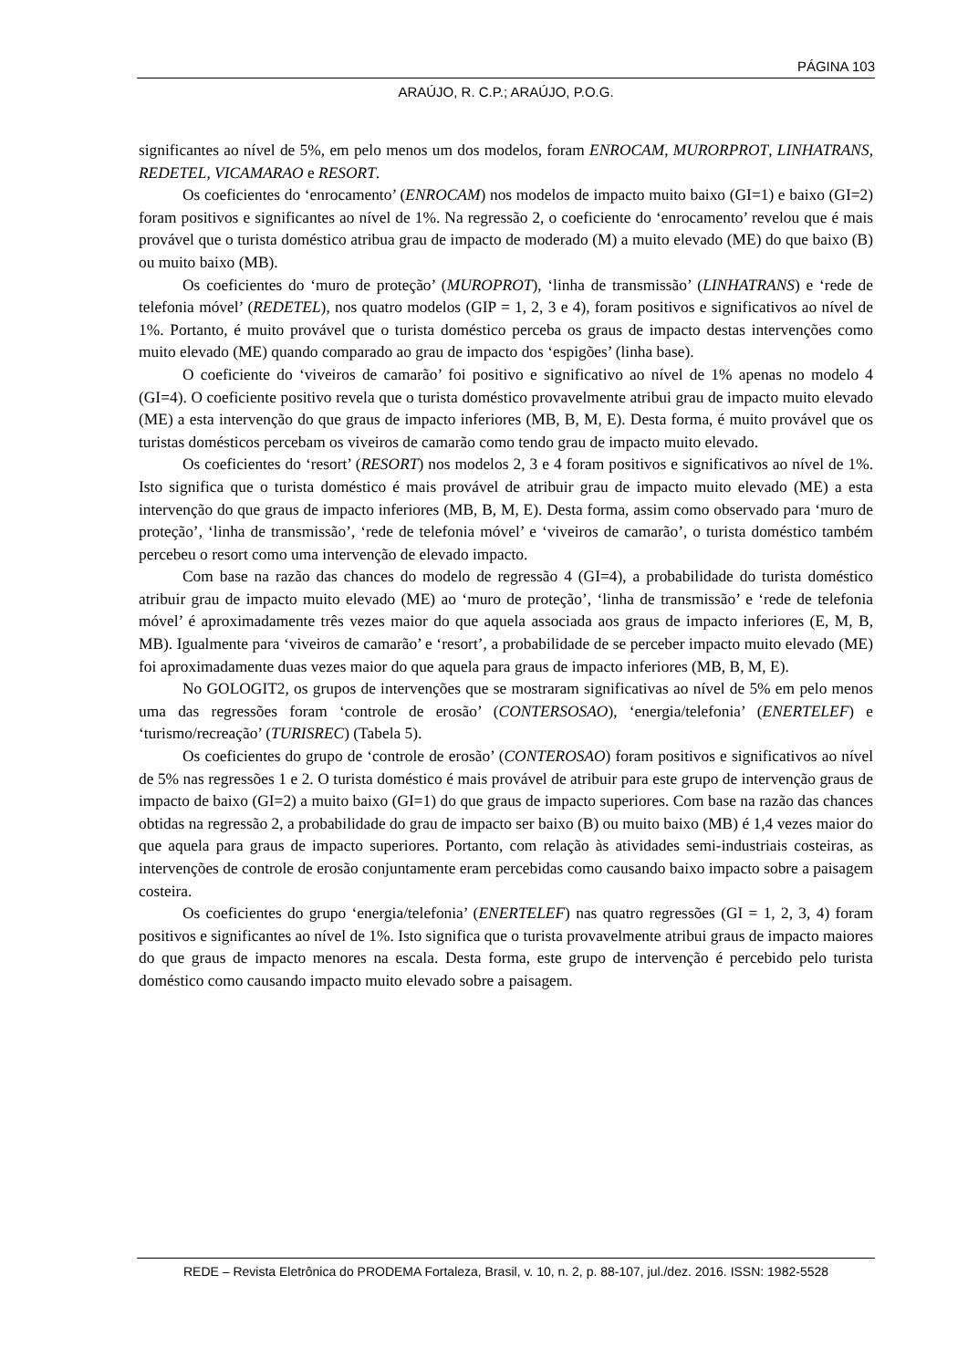PÁGINA 103
ARAÚJO, R. C.P.; ARAÚJO, P.O.G.
significantes ao nível de 5%, em pelo menos um dos modelos, foram ENROCAM, MURORPROT, LINHATRANS, REDETEL, VICAMARAO e RESORT.
Os coeficientes do ‘enrocamento’ (ENROCAM) nos modelos de impacto muito baixo (GI=1) e baixo (GI=2) foram positivos e significantes ao nível de 1%. Na regressão 2, o coeficiente do ‘enrocamento’ revelou que é mais provável que o turista doméstico atribua grau de impacto de moderado (M) a muito elevado (ME) do que baixo (B) ou muito baixo (MB).
Os coeficientes do ‘muro de proteção’ (MUROPROT), ‘linha de transmissão’ (LINHATRANS) e ‘rede de telefonia móvel’ (REDETEL), nos quatro modelos (GIP = 1, 2, 3 e 4), foram positivos e significativos ao nível de 1%. Portanto, é muito provável que o turista doméstico perceba os graus de impacto destas intervenções como muito elevado (ME) quando comparado ao grau de impacto dos ‘espigões’ (linha base).
O coeficiente do ‘viveiros de camarão’ foi positivo e significativo ao nível de 1% apenas no modelo 4 (GI=4). O coeficiente positivo revela que o turista doméstico provavelmente atribui grau de impacto muito elevado (ME) a esta intervenção do que graus de impacto inferiores (MB, B, M, E). Desta forma, é muito provável que os turistas domésticos percebam os viveiros de camarão como tendo grau de impacto muito elevado.
Os coeficientes do ‘resort’ (RESORT) nos modelos 2, 3 e 4 foram positivos e significativos ao nível de 1%. Isto significa que o turista doméstico é mais provável de atribuir grau de impacto muito elevado (ME) a esta intervenção do que graus de impacto inferiores (MB, B, M, E). Desta forma, assim como observado para ‘muro de proteção’, ‘linha de transmissão’, ‘rede de telefonia móvel’ e ‘viveiros de camarão’, o turista doméstico também percebeu o resort como uma intervenção de elevado impacto.
Com base na razão das chances do modelo de regressão 4 (GI=4), a probabilidade do turista doméstico atribuir grau de impacto muito elevado (ME) ao ‘muro de proteção’, ‘linha de transmissão’ e ‘rede de telefonia móvel’ é aproximadamente três vezes maior do que aquela associada aos graus de impacto inferiores (E, M, B, MB). Igualmente para ‘viveiros de camarão’ e ‘resort’, a probabilidade de se perceber impacto muito elevado (ME) foi aproximadamente duas vezes maior do que aquela para graus de impacto inferiores (MB, B, M, E).
No GOLOGIT2, os grupos de intervenções que se mostraram significativas ao nível de 5% em pelo menos uma das regressões foram ‘controle de erosão’ (CONTERSOSAO), ‘energia/telefonia’ (ENERTELEF) e ‘turismo/recreação’ (TURISREC) (Tabela 5).
Os coeficientes do grupo de ‘controle de erosão’ (CONTEROSAO) foram positivos e significativos ao nível de 5% nas regressões 1 e 2. O turista doméstico é mais provável de atribuir para este grupo de intervenção graus de impacto de baixo (GI=2) a muito baixo (GI=1) do que graus de impacto superiores. Com base na razão das chances obtidas na regressão 2, a probabilidade do grau de impacto ser baixo (B) ou muito baixo (MB) é 1,4 vezes maior do que aquela para graus de impacto superiores. Portanto, com relação às atividades semi-industriais costeiras, as intervenções de controle de erosão conjuntamente eram percebidas como causando baixo impacto sobre a paisagem costeira.
Os coeficientes do grupo ‘energia/telefonia’ (ENERTELEF) nas quatro regressões (GI = 1, 2, 3, 4) foram positivos e significantes ao nível de 1%. Isto significa que o turista provavelmente atribui graus de impacto maiores do que graus de impacto menores na escala. Desta forma, este grupo de intervenção é percebido pelo turista doméstico como causando impacto muito elevado sobre a paisagem.
REDE – Revista Eletrônica do PRODEMA Fortaleza, Brasil, v. 10, n. 2, p. 88-107, jul./dez. 2016. ISSN: 1982-5528